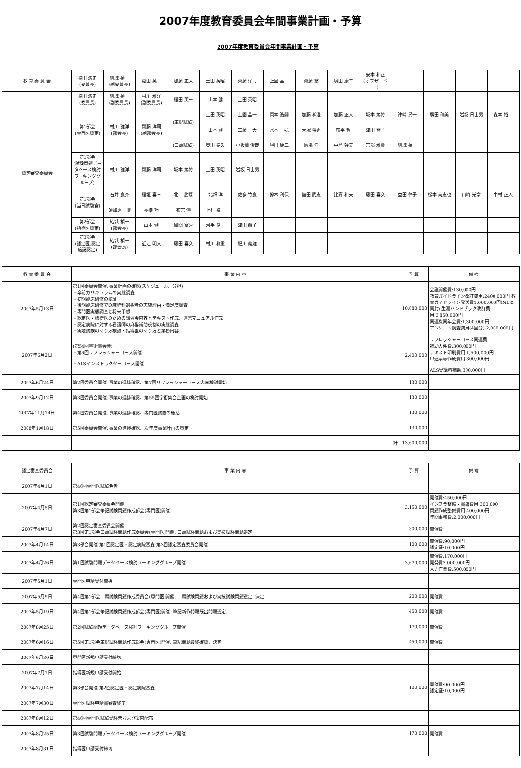2007年度教育委員会年間事業計画・予算
2007年度教育委員会年間事業計画・予算
| 教 育 委 員 会 | 横田 浩史 (委員長) | 結城 禎一 (副委員長) | 稲田 英一 | 加藤 正人 | 土田 英昭 | 齊藤 洋司 | 上園 晶一 | 齋藤 繁 | 境田 康二 | 安本 和正 (オブザーバー) | | | | |
| 認定審査委員会 | 横田 浩史 (委員長) | 結城 禎一 (副委員長) | 村川 雅洋 (副委員長) | 稲田 英一 | 山本 健 | 土田 英昭 | | | | | | | | |
| | 第1部会 (専門医認定) | 村川 雅洋 (部会長) | 齋藤 洋司 (副部会長) | (筆記試験) | 土田 英昭 | 上園 晶一 | 岡本 浩嗣 | 加藤 孝澄 | 加藤 正人 | 坂本 篤裕 | 津崎 晃一 | 廣田 和美 | 岩坂 日出男 | 森本 裕二 |
| | | | | | 山本 健 | 工藤 一大 | 水本 一弘 | 大塚 将秀 | 萩平 哲 | 津田 喬子 | | | | |
| | | | | (口頭試験) | 奥田 泰久 | 小板橋 俊哉 | 境田 康二 | 馬場 洋 | 中島 幹夫 | 宮部 雅幸 | 結城 禎一 | | | |
| | 第1部会 (試験問題データベース検討ワーキンググループ) | 村川 雅洋 | 齋藤 洋司 | 坂本 篤裕 | 土田 英昭 | 岩坂 日出男 | | | | | | | | |
| | 第1部会 (当日試験官) | 石井 良介 | 稲垣 喜三 | 北口 勝康 | 北畑 洋 | 佐多 竹良 | 鈴木 利保 | 舘田 武志 | 比嘉 和夫 | 藤田 喜久 | 益田 律子 | 松本 美志也 | 山崎 光章 | 中村 正人 |
| | | 須加原一博 | 長櫓 巧 | 布宮 伸 | 上村 裕一 | | | | | | | | | |
| | 第2部会 (指導医認定) | 結城 禎一 (部会長) | 山本 健 | 風間 富栄 | 河手 良一 | 津田 喬子 | | | | | | | | |
| | 第3部会 (認定医,認定施設認定) | 結城 禎一 (部会長) | 近江 明文 | 藤田 喜久 | 村川 和重 | 肥川 義雄 | | | | | | | | |
| 教 育 委 員 会 | 事 業 内 容 | 予 算 | 備 考 |
| --- | --- | --- | --- |
| 2007年5月13日 | 第1回委員会開催. 事業計画の確認(スケジュール、分担) ・卒前カリキュラムの実態調査 ・初期臨床研修の検証 ・後期臨床研修での麻酔科選択者の志望理由・満足度調査 ・専門医実態調査と将来予想 ・認定医・標榜医のための講習会内容とテキスト作成、運営マニュアル作成 ・認定病院に対する看護師の麻酔補助役割の実態調査 ・実地試験のあり方検討・指導医のあり方と業務内容 | 10,680,000 | 会議開催費:130,000円 教育ガイドライン改訂費用:2400,000円 教育ガイドライン発送費1,000,000円(NLに同封) 生涯ハンドブック改訂費用:3,850,000円 関連機関年会費:1,300,000円 アンケート調査費用(4回分):2,000,000円 |
| 2007年6月2日 | (第54回学術集会時) ・第6回リフレッシャーコース開催 ・ALSインストラクターコース開催 | 2,400,000 | リフレッシャーコース関連費 補助人件費:300,000円 テキスト印刷費用:1,500,000円 申込票等作成費用:300,000円 ALS受講料補助:300,000円 |
| 2007年6月24日 | 第2回委員会開催. 事業の進捗確認、第7回リフレッシャーコース内容検討開始 | 130,000 | |
| 2007年9月12日 | 第3回委員会開催. 事業の進捗確認、第55回学術集会企画の検討開始 | 130,000 | |
| 2007年11月14日 | 第4回委員会開催. 事業の進捗確認、専門医試験の総括 | 130,000 | |
| 2008年1月18日 | 第5回委員会開催. 事業の進捗確認、次年度事業計画の策定 | 130,000 | |
| | 計 | 13,600,000 | |
| 認定審査委員会 | 事 業 内 容 | 予 算 | 備 考 |
| --- | --- | --- | --- |
| 2007年4月1日 | 第46回専門医試験会告 | | |
| 2007年4月5日 | 第1回認定審査委員会開催 第3回第1部会筆記試験問題作成部会(専門医)開催. | 3,150,000 | 開催費:450,000円 インフラ整備・書籍費用:300,000 問題作成整備費用:400,000円 年間事務費:2,000,000円 |
| 2007年4月7日 | 第2回認定審査委員会開催 第3回第1部会口頭試験問題作成委員会(専門医)開催. 口頭試験問題および実技試験問題選定 | 300,000 | 開催費 |
| 2007年4月14日 | 第3部会開催 第1回認定医・認定病院審査 第3回認定審査委員会開催 | 100,000 | 開催費:90,000円 認定証:10,000円 |
| 2007年4月26日 | 第1回試験問題データベース検討ワーキンググループ開催 | 3,670,000 | 開催費:170,000円 開発費3,000,000円 入力作業費:500,000円 |
| 2007年5月1日 | 専門医申請受付開始 | | |
| 2007年5月9日 | 第4回第1部会口頭試験問題作成委員会(専門医)開催. 口頭試験問題および実技試験問題選定, 決定 | 200,000 | 開催費 |
| 2007年5月19日 | 第4回第1部会筆記試験問題作成部会(専門医)開催. 筆記新作問題既出問題選定. | 450,000 | 開催費 |
| 2007年8月25日 | 第2回試験問題データベース検討ワーキンググループ開催 | 170,000 | 開催費 |
| 2007年6月16日 | 第5回第1部会筆記試験問題作成部会(専門医)開催. 筆記問題最終確認、決定 | 450,000 | 開催費 |
| 2007年6月30日 | 専門医新規申請受付締切 | | |
| 2007年7月1日 | 指導医新規申請受付開始 | | |
| 2007年7月14日 | 第3部会開催 第2回認定医・認定病院審査 | 100,000 | 開催費:90,000円 認定証:10,000円 |
| 2007年7月30日 | 専門医試験申請書審査終了 | | |
| 2007年8月12日 | 第46回専門医試験受験票および案内配布 | | |
| 2007年8月25日 | 第3回試験問題データベース検討ワーキンググループ開催 | 170,000 | 開催費 |
| 2007年8月31日 | 指導医申請受付締切 | | |